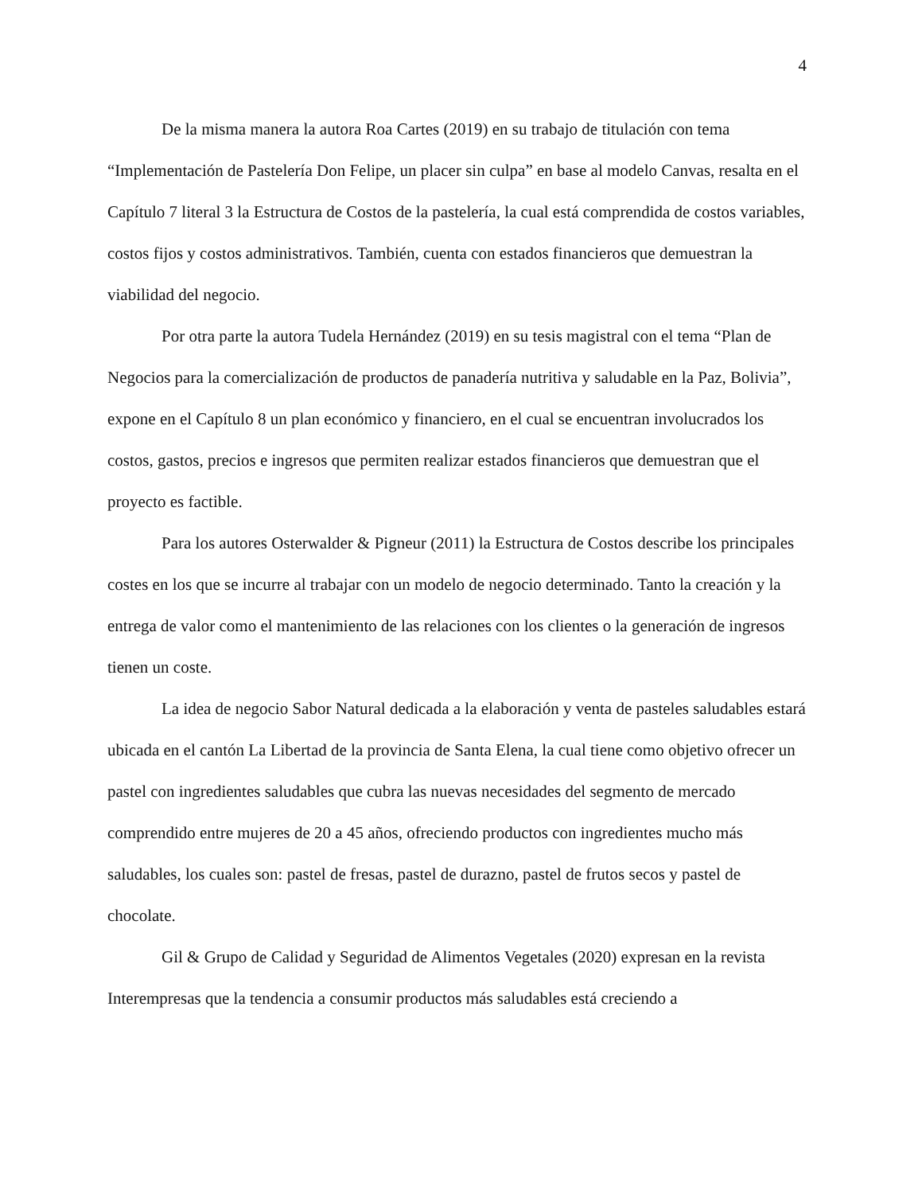4
De la misma manera la autora Roa Cartes (2019) en su trabajo de titulación con tema “Implementación de Pastelería Don Felipe, un placer sin culpa” en base al modelo Canvas, resalta en el Capítulo 7 literal 3 la Estructura de Costos de la pastelería, la cual está comprendida de costos variables, costos fijos y costos administrativos. También, cuenta con estados financieros que demuestran la viabilidad del negocio.
Por otra parte la autora Tudela Hernández (2019) en su tesis magistral con el tema “Plan de Negocios para la comercialización de productos de panadería nutritiva y saludable en la Paz, Bolivia”, expone en el Capítulo 8 un plan económico y financiero, en el cual se encuentran involucrados los costos, gastos, precios e ingresos que permiten realizar estados financieros que demuestran que el proyecto es factible.
Para los autores Osterwalder & Pigneur (2011) la Estructura de Costos describe los principales costes en los que se incurre al trabajar con un modelo de negocio determinado. Tanto la creación y la entrega de valor como el mantenimiento de las relaciones con los clientes o la generación de ingresos tienen un coste.
La idea de negocio Sabor Natural dedicada a la elaboración y venta de pasteles saludables estará ubicada en el cantón La Libertad de la provincia de Santa Elena, la cual tiene como objetivo ofrecer un pastel con ingredientes saludables que cubra las nuevas necesidades del segmento de mercado comprendido entre mujeres de 20 a 45 años, ofreciendo productos con ingredientes mucho más saludables, los cuales son: pastel de fresas, pastel de durazno, pastel de frutos secos y pastel de chocolate.
Gil & Grupo de Calidad y Seguridad de Alimentos Vegetales (2020) expresan en la revista Interempresas que la tendencia a consumir productos más saludables está creciendo a